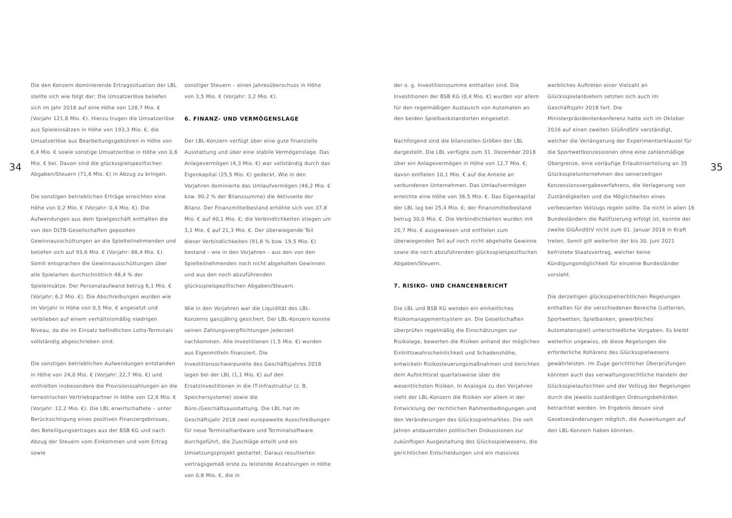34
Die den Konzern dominierende Ertragssituation der LBL stellte sich wie folgt dar: Die Umsatzerlöse beliefen sich im Jahr 2018 auf eine Höhe von 128,7 Mio. € (Vorjahr 121,8 Mio. €). Hierzu trugen die Umsatzerlöse aus Spieleinsätzen in Höhe von 193,3 Mio. €, die Umsatzerlöse aus Bearbeitungsgebühren in Höhe von 6,4 Mio. € sowie sonstige Umsatzerlöse in Höhe von 0,6 Mio. € bei. Davon sind die glücksspielspezifischen Abgaben/Steuern (71,6 Mio. €) in Abzug zu bringen.
Die sonstigen betrieblichen Erträge erreichten eine Höhe von 0,2 Mio. € (Vorjahr: 0,4 Mio. €). Die Aufwendungen aus dem Spielgeschäft enthalten die von den DLTB-Gesellschaften gepoolten Gewinnausschüttungen an die Spielteilnehmenden und beliefen sich auf 93,6 Mio. € (Vorjahr: 88,4 Mio. €). Somit entsprachen die Gewinnausschüttungen über alle Spielarten durchschnittlich 48,4 % der Spieleinsätze. Der Personalaufwand betrug 6,1 Mio. € (Vorjahr: 6,2 Mio. €). Die Abschreibungen wurden wie im Vorjahr in Höhe von 0,5 Mio. € angesetzt und verblieben auf einem verhältnismäßig niedrigen Niveau, da die im Einsatz befindlichen Lotto-Terminals vollständig abgeschrieben sind.
Die sonstigen betrieblichen Aufwendungen entstanden in Höhe von 24,0 Mio. € (Vorjahr: 22,7 Mio. €) und enthielten insbesondere die Provisionszahlungen an die terrestrischen Vertriebspartner in Höhe von 12,6 Mio. € (Vorjahr: 12,2 Mio. €). Die LBL erwirtschaftete – unter Berücksichtigung eines positiven Finanzergebnisses, des Beteiligungsertrages aus der BSB KG und nach Abzug der Steuern vom Einkommen und vom Ertrag sowie
sonstiger Steuern – einen Jahresüberschuss in Höhe von 3,5 Mio. € (Vorjahr: 3,2 Mio. €).
6. FINANZ- UND VERMÖGENSLAGE
Der LBL-Konzern verfügt über eine gute finanzielle Ausstattung und über eine stabile Vermögenslage. Das Anlagevermögen (4,3 Mio. €) war vollständig durch das Eigenkapital (25,5 Mio. €) gedeckt. Wie in den Vorjahren dominierte das Umlaufvermögen (46,2 Mio. € bzw. 90,2 % der Bilanzsumme) die Aktivseite der Bilanz. Der Finanzmittelbestand erhöhte sich von 37,8 Mio. € auf 40,1 Mio. €; die Verbindlichkeiten stiegen um 3,1 Mio. € auf 21,3 Mio. €. Der überwiegende Teil dieser Verbindlichkeiten (91,6 % bzw. 19,5 Mio. €) bestand – wie in den Vorjahren – aus den von den Spielteilnehmenden noch nicht abgeholten Gewinnen und aus den noch abzuführenden glücksspielspezifischen Abgaben/Steuern.
Wie in den Vorjahren war die Liquidität des LBL-Konzerns ganzjährig gesichert. Der LBL-Konzern konnte seinen Zahlungsverpflichtungen jederzeit nachkommen. Alle Investitionen (1,5 Mio. €) wurden aus Eigenmitteln finanziert. Die Investitionsschwerpunkte des Geschäftsjahres 2018 lagen bei der LBL (1,1 Mio. €) auf den Ersatzinvestitionen in die IT-Infrastruktur (z. B. Speichersysteme) sowie die Büro-/Geschäftsausstattung. Die LBL hat im Geschäftsjahr 2018 zwei europaweite Ausschreibungen für neue Terminalhardware und Terminalsoftware durchgeführt, die Zuschläge erteilt und ein Umsetzungsprojekt gestartet. Daraus resultierten vertragsgemäß erste zu leistende Anzahlungen in Höhe von 0,8 Mio. €, die in
der o. g. Investitionssumme enthalten sind. Die Investitionen der BSB KG (0,4 Mio. €) wurden vor allem für den regelmäßigen Austausch von Automaten an den beiden Spielbankstandorten eingesetzt.
Nachfolgend sind die bilanziellen Größen der LBL dargestellt. Die LBL verfügte zum 31. Dezember 2018 über ein Anlagevermögen in Höhe von 12,7 Mio. €; davon entfielen 10,1 Mio. € auf die Anteile an verbundenen Unternehmen. Das Umlaufvermögen erreichte eine Höhe von 36,5 Mio. €. Das Eigenkapital der LBL lag bei 25,4 Mio. €; der Finanzmittelbestand betrug 30,0 Mio. €. Die Verbindlichkeiten wurden mit 20,7 Mio. € ausgewiesen und entfielen zum überwiegenden Teil auf noch nicht abgeholte Gewinne sowie die noch abzuführenden glücksspielspezifischen Abgaben/Steuern.
7. RISIKO- UND CHANCENBERICHT
Die LBL und BSB KG wenden ein einheitliches Risikomanagementsystem an. Die Gesellschaften überprüfen regelmäßig die Einschätzungen zur Risikolage, bewerten die Risiken anhand der möglichen Eintrittswahrscheinlichkeit und Schadenshöhe, entwickeln Risikosteuerungsmaßnahmen und berichten dem Aufsichtsrat quartalsweise über die wesentlichsten Risiken. In Analogie zu den Vorjahren sieht der LBL-Konzern die Risiken vor allem in der Entwicklung der rechtlichen Rahmenbedingungen und den Veränderungen des Glücksspielmarktes. Die seit Jahren andauernden politischen Diskussionen zur zukünftigen Ausgestaltung des Glücksspielwesens, die gerichtlichen Entscheidungen und ein massives
werbliches Auftreten einer Vielzahl an Glücksspielanbietern setzten sich auch im Geschäftsjahr 2018 fort. Die Ministerpräsidentenkonferenz hatte sich im Oktober 2016 auf einen zweiten GlüÄndStV verständigt, welcher die Verlängerung der Experimentierklausel für die Sportwettkonzessionen ohne eine zahlenmäßige Obergrenze, eine vorläufige Erlaubniserteilung an 35 Glücksspielunternehmen des seinerzeitigen Konzessionsvergabeverfahrens, die Verlagerung von Zuständigkeiten und die Möglichkeiten eines verbesserten Vollzugs regeln sollte. Da nicht in allen 16 Bundesländern die Ratifizierung erfolgt ist, konnte der zweite GlüÄndStV nicht zum 01. Januar 2018 in Kraft treten. Somit gilt weiterhin der bis 30. Juni 2021 befristete Staatsvertrag, welcher keine Kündigungsmöglichkeit für einzelne Bundesländer vorsieht.
Die derzeitigen glücksspielrechtlichen Regelungen enthalten für die verschiedenen Bereiche (Lotterien, Sportwetten, Spielbanken, gewerbliches Automatenspiel) unterschiedliche Vorgaben. Es bleibt weiterhin ungewiss, ob diese Regelungen die erforderliche Kohärenz des Glücksspielwesens gewährleisten. Im Zuge gerichtlicher Überprüfungen könnten auch das verwaltungsrechtliche Handeln der Glücksspielaufsichten und der Vollzug der Regelungen durch die jeweils zuständigen Ordnungsbehörden betrachtet werden. Im Ergebnis dessen sind Gesetzesänderungen möglich, die Auswirkungen auf den LBL-Konzern haben könnten.
35